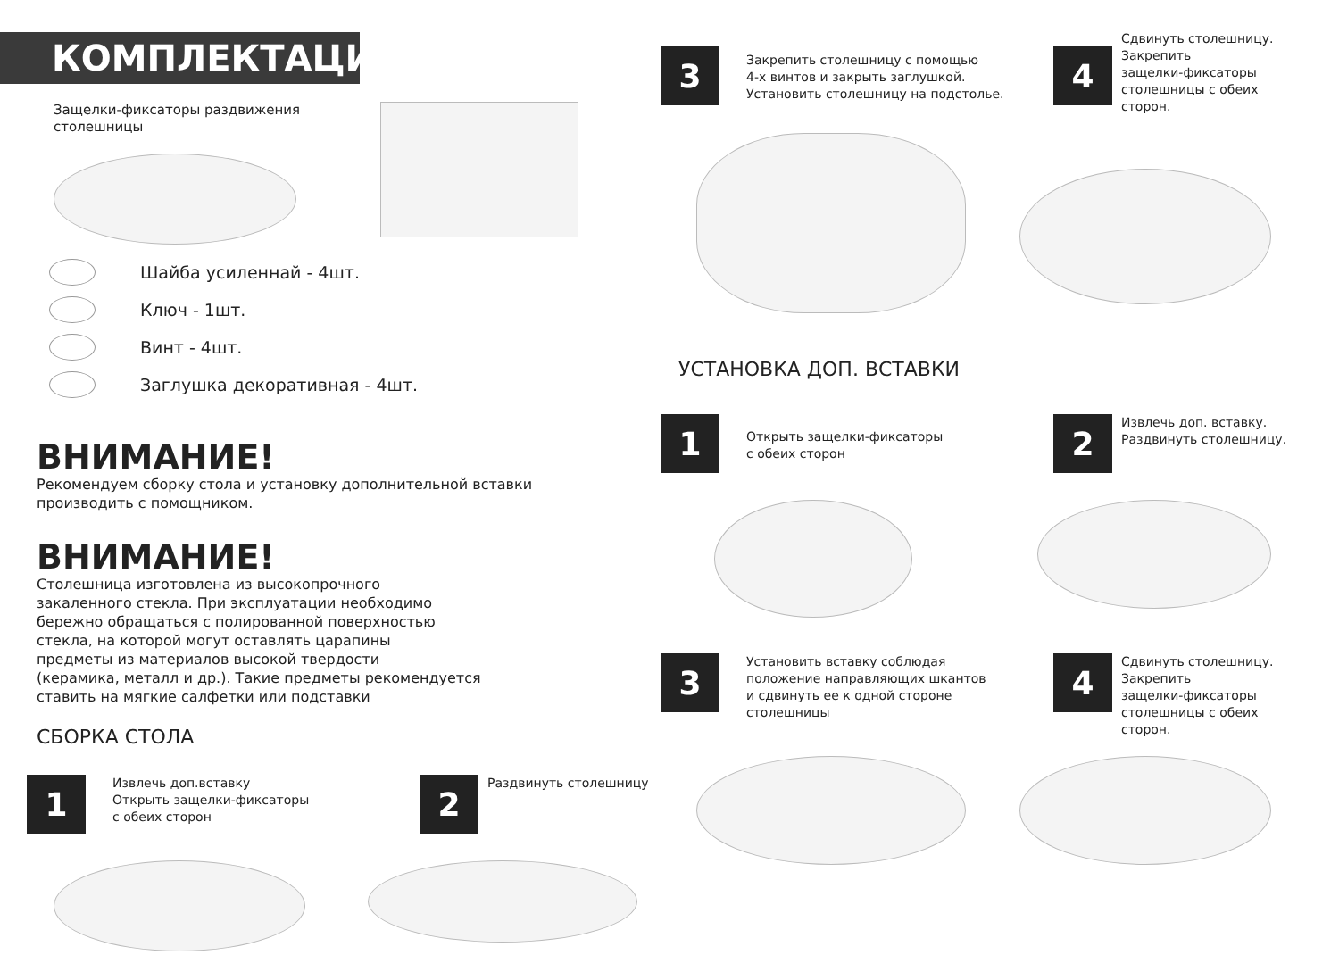КОМПЛЕКТАЦИЯ
Защелки-фиксаторы раздвижения
столешницы
Шайба усиленнай - 4шт.
Ключ - 1шт.
Винт - 4шт.
Заглушка декоративная - 4шт.
ВНИМАНИЕ!
Рекомендуем сборку стола и установку дополнительной вставки
производить с помощником.
ВНИМАНИЕ!
Столешница изготовлена из высокопрочного
закаленного стекла. При эксплуатации необходимо
бережно обращаться с полированной поверхностью
стекла, на которой могут оставлять царапины
предметы из материалов высокой твердости
(керамика, металл и др.). Такие предметы рекомендуется
ставить на мягкие салфетки или подставки
СБОРКА СТОЛА
1
Извлечь доп.вставку
Открыть защелки-фиксаторы
с обеих сторон
2
Раздвинуть столешницу
3
Закрепить столешницу с помощью
4-х винтов и закрыть заглушкой.
Установить столешницу на подстолье.
4
Сдвинуть столешницу.
Закрепить
защелки-фиксаторы
столешницы с обеих
сторон.
УСТАНОВКА ДОП. ВСТАВКИ
1
Открыть защелки-фиксаторы
с обеих сторон
2
Извлечь доп. вставку.
Раздвинуть столешницу.
3
Установить вставку соблюдая
положение направляющих шкантов
и сдвинуть ее к одной стороне
столешницы
4
Сдвинуть столешницу.
Закрепить
защелки-фиксаторы
столешницы с обеих
сторон.